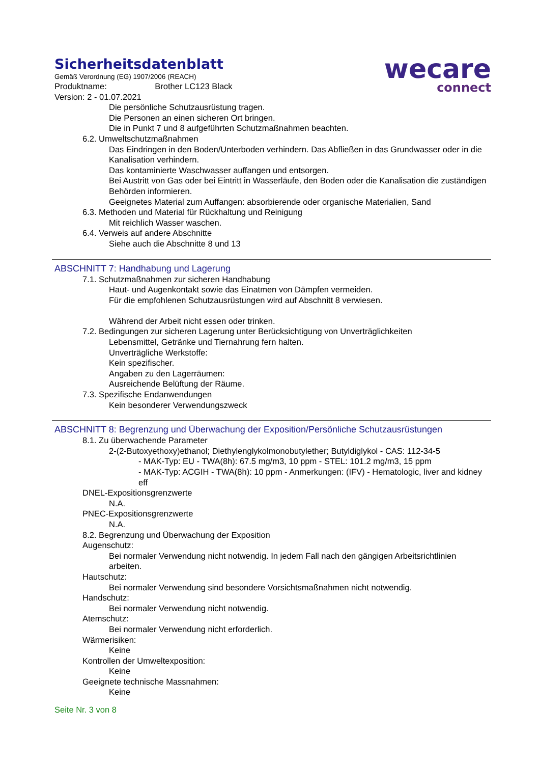Sicherheitsdatenblatt
Gemäß Verordnung (EG) 1907/2006 (REACH)
Produktname: Brother LC123 Black
Version: 2 - 01.07.2021
wecare
connect
Die persönliche Schutzausrüstung tragen.
Die Personen an einen sicheren Ort bringen.
Die in Punkt 7 und 8 aufgeführten Schutzmaßnahmen beachten.
6.2. Umweltschutzmaßnahmen
Das Eindringen in den Boden/Unterboden verhindern. Das Abfließen in das Grundwasser oder in die Kanalisation verhindern.
Das kontaminierte Waschwasser auffangen und entsorgen.
Bei Austritt von Gas oder bei Eintritt in Wasserläufe, den Boden oder die Kanalisation die zuständigen Behörden informieren.
Geeignetes Material zum Auffangen: absorbierende oder organische Materialien, Sand
6.3. Methoden und Material für Rückhaltung und Reinigung
Mit reichlich Wasser waschen.
6.4. Verweis auf andere Abschnitte
Siehe auch die Abschnitte 8 und 13
ABSCHNITT 7: Handhabung und Lagerung
7.1. Schutzmaßnahmen zur sicheren Handhabung
Haut- und Augenkontakt sowie das Einatmen von Dämpfen vermeiden.
Für die empfohlenen Schutzausrüstungen wird auf Abschnitt 8 verwiesen.
Während der Arbeit nicht essen oder trinken.
7.2. Bedingungen zur sicheren Lagerung unter Berücksichtigung von Unverträglichkeiten
Lebensmittel, Getränke und Tiernahrung fern halten.
Unverträgliche Werkstoffe:
Kein spezifischer.
Angaben zu den Lagerräumen:
Ausreichende Belüftung der Räume.
7.3. Spezifische Endanwendungen
Kein besonderer Verwendungszweck
ABSCHNITT 8: Begrenzung und Überwachung der Exposition/Persönliche Schutzausrüstungen
8.1. Zu überwachende Parameter
2-(2-Butoxyethoxy)ethanol; Diethylenglykolmonobutylether; Butyldiglykol - CAS: 112-34-5
- MAK-Typ: EU - TWA(8h): 67.5 mg/m3, 10 ppm - STEL: 101.2 mg/m3, 15 ppm
- MAK-Typ: ACGIH - TWA(8h): 10 ppm - Anmerkungen: (IFV) - Hematologic, liver and kidney eff
DNEL-Expositionsgrenzwerte
N.A.
PNEC-Expositionsgrenzwerte
N.A.
8.2. Begrenzung und Überwachung der Exposition
Augenschutz:
Bei normaler Verwendung nicht notwendig. In jedem Fall nach den gängigen Arbeitsrichtlinien arbeiten.
Hautschutz:
Bei normaler Verwendung sind besondere Vorsichtsmaßnahmen nicht notwendig.
Handschutz:
Bei normaler Verwendung nicht notwendig.
Atemschutz:
Bei normaler Verwendung nicht erforderlich.
Wärmerisiken:
Keine
Kontrollen der Umweltexposition:
Keine
Geeignete technische Massnahmen:
Keine
Seite Nr. 3 von 8